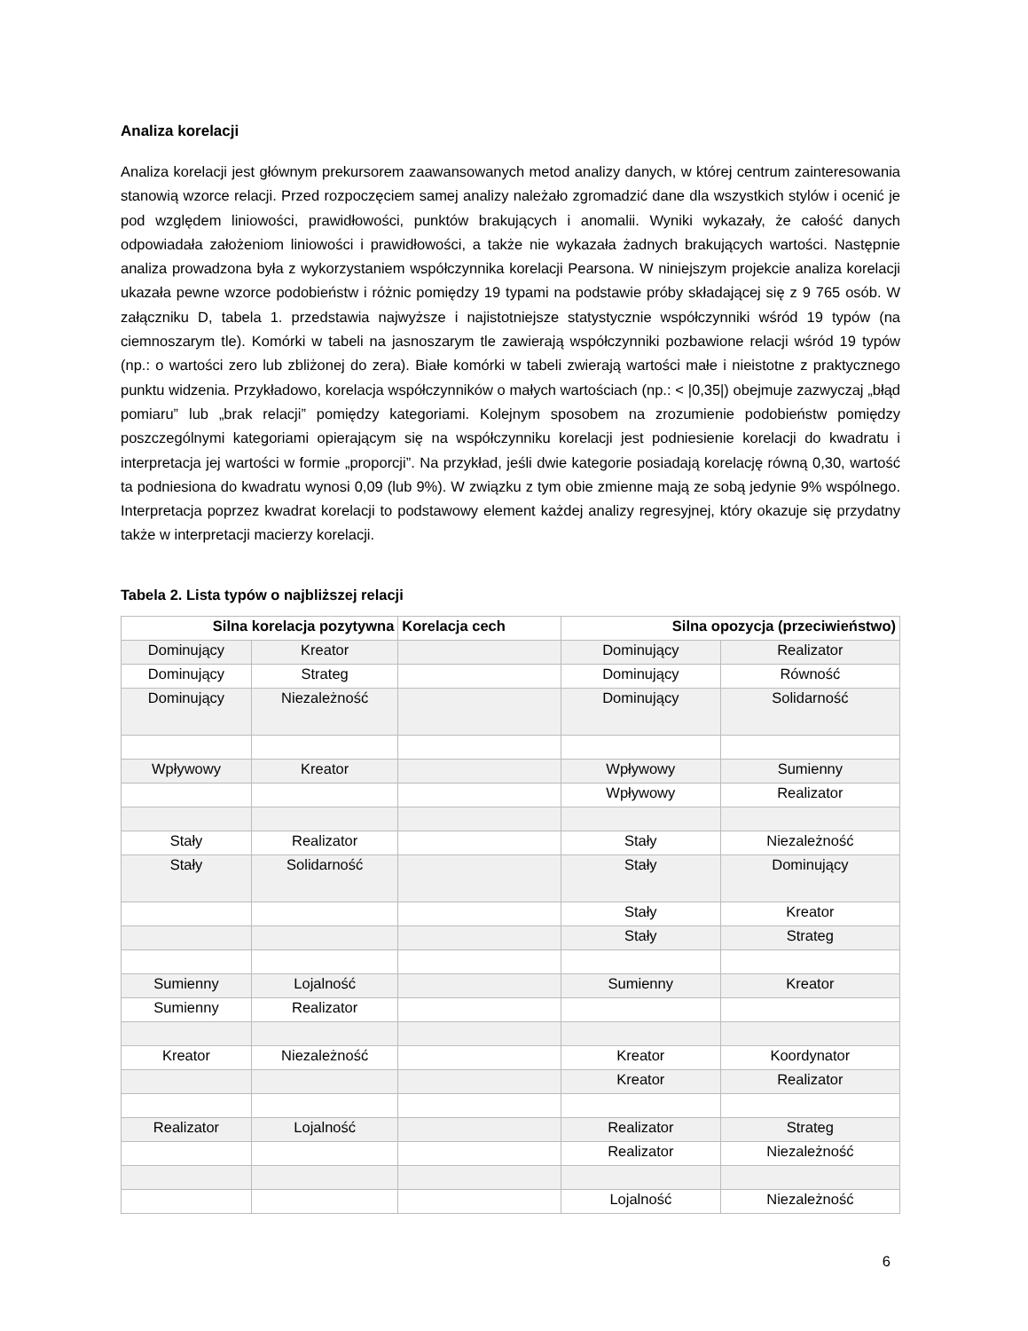Analiza korelacji
Analiza korelacji jest głównym prekursorem zaawansowanych metod analizy danych, w której centrum zainteresowania stanowią wzorce relacji. Przed rozpoczęciem samej analizy należało zgromadzić dane dla wszystkich stylów i ocenić je pod względem liniowości, prawidłowości, punktów brakujących i anomalii. Wyniki wykazały, że całość danych odpowiadała założeniom liniowości i prawidłowości, a także nie wykazała żadnych brakujących wartości. Następnie analiza prowadzona była z wykorzystaniem współczynnika korelacji Pearsona. W niniejszym projekcie analiza korelacji ukazała pewne wzorce podobieństw i różnic pomiędzy 19 typami na podstawie próby składającej się z 9 765 osób. W załączniku D, tabela 1. przedstawia najwyższe i najistotniejsze statystycznie współczynniki wśród 19 typów (na ciemnoszarym tle). Komórki w tabeli na jasnoszarym tle zawierają współczynniki pozbawione relacji wśród 19 typów (np.: o wartości zero lub zbliżonej do zera). Białe komórki w tabeli zwierają wartości małe i nieistotne z praktycznego punktu widzenia. Przykładowo, korelacja współczynników o małych wartościach (np.: < |0,35|) obejmuje zazwyczaj „błąd pomiaru” lub „brak relacji” pomiędzy kategoriami. Kolejnym sposobem na zrozumienie podobieństw pomiędzy poszczególnymi kategoriami opierającym się na współczynniku korelacji jest podniesienie korelacji do kwadratu i interpretacja jej wartości w formie „proporcji”. Na przykład, jeśli dwie kategorie posiadają korelację równą 0,30, wartość ta podniesiona do kwadratu wynosi 0,09 (lub 9%). W związku z tym obie zmienne mają ze sobą jedynie 9% wspólnego. Interpretacja poprzez kwadrat korelacji to podstawowy element każdej analizy regresyjnej, który okazuje się przydatny także w interpretacji macierzy korelacji.
Tabela 2. Lista typów o najbliższej relacji
| Silna korelacja pozytywna | | Korelacja cech | Silna opozycja (przeciwieństwo) | |
| --- | --- | --- | --- | --- |
| Dominujący | Kreator | | Dominujący | Realizator |
| Dominujący | Strateg | | Dominujący | Równość |
| Dominujący | Niezależność | | Dominujący | Solidarność |
| Wpływowy | Kreator | | Wpływowy | Sumienny |
| | | | Wpływowy | Realizator |
| Stały | Realizator | | Stały | Niezależność |
| Stały | Solidarność | | Stały | Dominujący |
| | | | Stały | Kreator |
| | | | Stały | Strateg |
| Sumienny | Lojalność | | Sumienny | Kreator |
| Sumienny | Realizator | | | |
| Kreator | Niezależność | | Kreator | Koordynator |
| | | | Kreator | Realizator |
| Realizator | Lojalność | | Realizator | Strateg |
| | | | Realizator | Niezależność |
| | | | Lojalność | Niezależność |
6